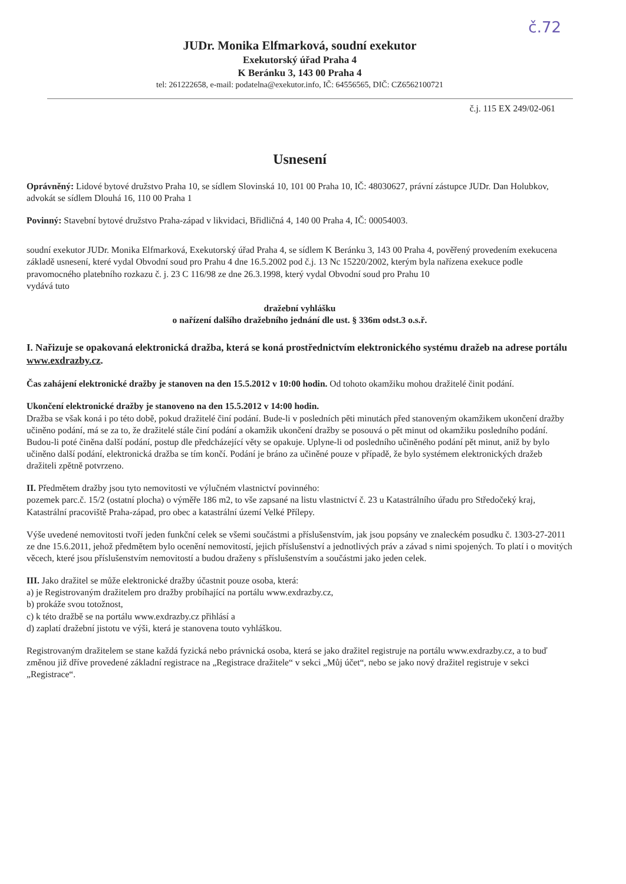č.72
JUDr. Monika Elfmarková, soudní exekutor
Exekutorský úřad Praha 4
K Beránku 3, 143 00 Praha 4
tel: 261222658, e-mail: podatelna@exekutor.info, IČ: 64556565, DIČ: CZ6562100721
č.j. 115 EX 249/02-061
Usnesení
Oprávněný: Lidové bytové družstvo Praha 10, se sídlem Slovinská 10, 101 00 Praha 10, IČ: 48030627, právní zástupce JUDr. Dan Holubkov, advokát se sídlem Dlouhá 16, 110 00 Praha 1
Povinný: Stavební bytové družstvo Praha-západ v likvidaci, Břidličná 4, 140 00 Praha 4, IČ: 00054003.
soudní exekutor JUDr. Monika Elfmarková, Exekutorský úřad Praha 4, se sídlem K Beránku 3, 143 00 Praha 4, pověřený provedením exekucena základě usnesení, které vydal Obvodní soud pro Prahu 4 dne 16.5.2002 pod č.j. 13 Nc 15220/2002, kterým byla nařízena exekuce podle pravomocného platebního rozkazu č. j. 23 C 116/98 ze dne 26.3.1998, který vydal Obvodní soud pro Prahu 10
vydává tuto
dražební vyhlášku
o nařízení dalšího dražebního jednání dle ust. § 336m odst.3 o.s.ř.
I. Nařizuje se opakovaná elektronická dražba, která se koná prostřednictvím elektronického systému dražeb na adrese portálu www.exdrazby.cz.
Čas zahájení elektronické dražby je stanoven na den 15.5.2012 v 10:00 hodin. Od tohoto okamžiku mohou dražitelé činit podání.
Ukončení elektronické dražby je stanoveno na den 15.5.2012 v 14:00 hodin.
Dražba se však koná i po této době, pokud dražitelé činí podání. Bude-li v posledních pěti minutách před stanoveným okamžikem ukončení dražby učiněno podání, má se za to, že dražitelé stále činí podání a okamžik ukončení dražby se posouvá o pět minut od okamžiku posledního podání. Budou-li poté činěna další podání, postup dle předcházející věty se opakuje. Uplyne-li od posledního učiněného podání pět minut, aniž by bylo učiněno další podání, elektronická dražba se tím končí. Podání je bráno za učiněné pouze v případě, že bylo systémem elektronických dražeb dražiteli zpětně potvrzeno.
II. Předmětem dražby jsou tyto nemovitosti ve výlučném vlastnictví povinného:
pozemek parc.č. 15/2 (ostatní plocha) o výměře 186 m2, to vše zapsané na listu vlastnictví č. 23 u Katastrálního úřadu pro Středočeký kraj, Katastrální pracoviště Praha-západ, pro obec a katastrální území Velké Přílepy.
Výše uvedené nemovitosti tvoří jeden funkční celek se všemi součástmi a příslušenstvím, jak jsou popsány ve znaleckém posudku č. 1303-27-2011 ze dne 15.6.2011, jehož předmětem bylo ocenění nemovitostí, jejich příslušenství a jednotlivých práv a závad s nimi spojených. To platí i o movitých věcech, které jsou příslušenstvím nemovitostí a budou draženy s příslušenstvím a součástmi jako jeden celek.
III. Jako dražitel se může elektronické dražby účastnit pouze osoba, která:
a) je Registrovaným dražitelem pro dražby probíhající na portálu www.exdrazby.cz,
b) prokáže svou totožnost,
c) k této dražbě se na portálu www.exdrazby.cz přihlásí a
d) zaplatí dražební jistotu ve výši, která je stanovena touto vyhláškou.
Registrovaným dražitelem se stane každá fyzická nebo právnická osoba, která se jako dražitel registruje na portálu www.exdrazby.cz, a to buď změnou již dříve provedené základní registrace na „Registrace dražitele“ v sekci „Můj účet“, nebo se jako nový dražitel registruje v sekci „Registrace“.